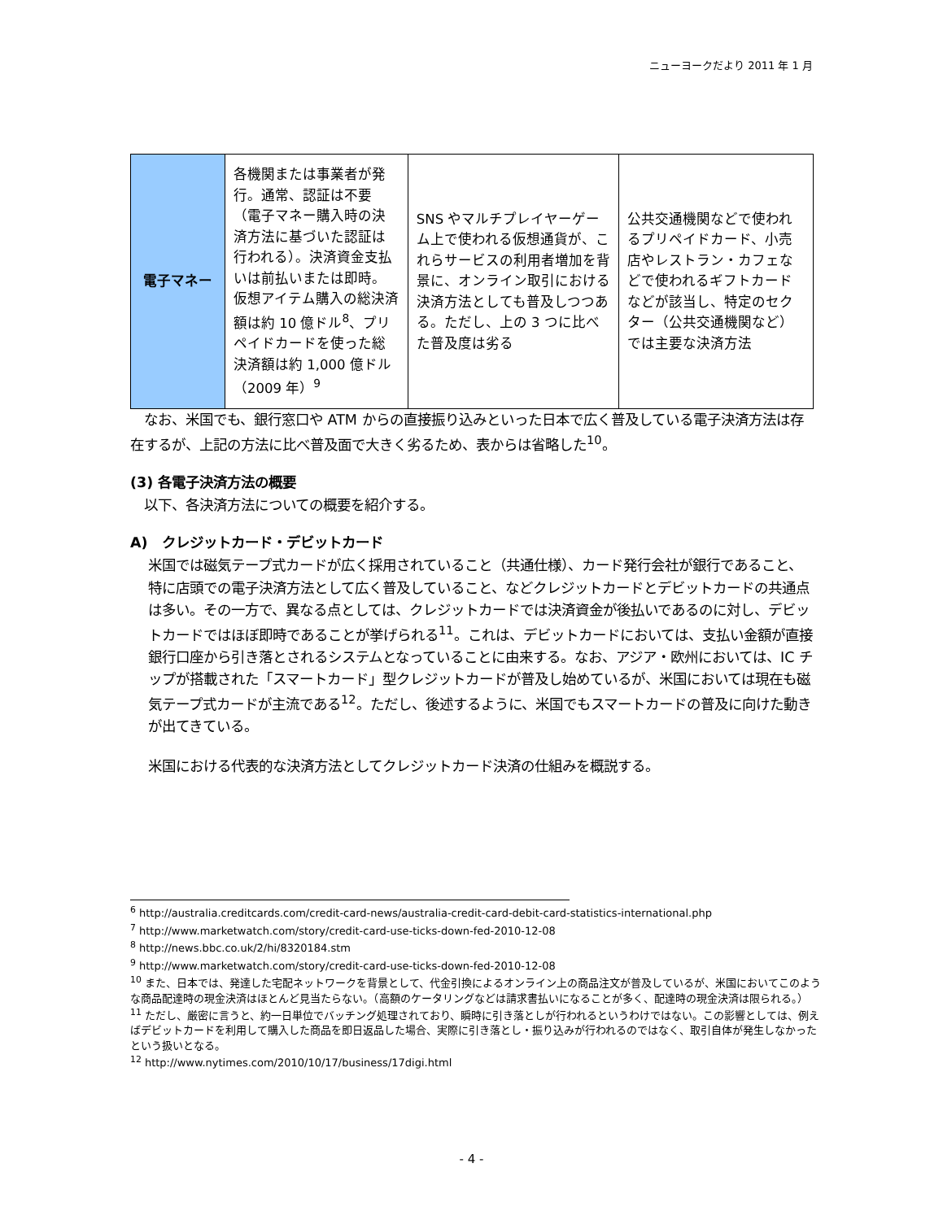ニューヨークだより 2011 年 1 月
| 電子マネー | 各機関または事業者が発行。通常、認証は不要（電子マネー購入時の決済方法に基づいた認証は行われる）。決済資金支払いは前払いまたは即時。 仮想アイテム購入の総決済額は約 10 億ドル<sup>8</sup>、プリペイドカードを使った総決済額は約 1,000 億ドル（2009 年）<sup>9</sup> | SNS やマルチプレイヤーゲーム上で使われる仮想通貨が、これらサービスの利用者増加を背景に、オンライン取引における決済方法としても普及しつつある。ただし、上の 3 つに比べた普及度は劣る | 公共交通機関などで使われるプリペイドカード、小売店やレストラン・カフェなどで使われるギフトカードなどが該当し、特定のセクター（公共交通機関など）では主要な決済方法 |
　なお、米国でも、銀行窓口や ATM からの直接振り込みといった日本で広く普及している電子決済方法は存在するが、上記の方法に比べ普及面で大きく劣るため、表からは省略した<sup>10</sup>。
(3) 各電子決済方法の概要
　以下、各決済方法についての概要を紹介する。
A)　クレジットカード・デビットカード
米国では磁気テープ式カードが広く採用されていること（共通仕様）、カード発行会社が銀行であること、特に店頭での電子決済方法として広く普及していること、などクレジットカードとデビットカードの共通点は多い。その一方で、異なる点としては、クレジットカードでは決済資金が後払いであるのに対し、デビットカードではほぼ即時であることが挙げられる<sup>11</sup>。これは、デビットカードにおいては、支払い金額が直接銀行口座から引き落とされるシステムとなっていることに由来する。なお、アジア・欧州においては、IC チップが搭載された「スマートカード」型クレジットカードが普及し始めているが、米国においては現在も磁気テープ式カードが主流である<sup>12</sup>。ただし、後述するように、米国でもスマートカードの普及に向けた動きが出てきている。
米国における代表的な決済方法としてクレジットカード決済の仕組みを概説する。
<sup>6</sup> http://australia.creditcards.com/credit-card-news/australia-credit-card-debit-card-statistics-international.php
<sup>7</sup> http://www.marketwatch.com/story/credit-card-use-ticks-down-fed-2010-12-08
<sup>8</sup> http://news.bbc.co.uk/2/hi/8320184.stm
<sup>9</sup> http://www.marketwatch.com/story/credit-card-use-ticks-down-fed-2010-12-08
<sup>10</sup> また、日本では、発達した宅配ネットワークを背景として、代金引換によるオンライン上の商品注文が普及しているが、米国においてこのような商品配達時の現金決済はほとんど見当たらない。（高額のケータリングなどは請求書払いになることが多く、配達時の現金決済は限られる。）
<sup>11</sup> ただし、厳密に言うと、約一日単位でバッチング処理されており、瞬時に引き落としが行われるというわけではない。この影響としては、例えばデビットカードを利用して購入した商品を即日返品した場合、実際に引き落とし・振り込みが行われるのではなく、取引自体が発生しなかったという扱いとなる。
<sup>12</sup> http://www.nytimes.com/2010/10/17/business/17digi.html
- 4 -